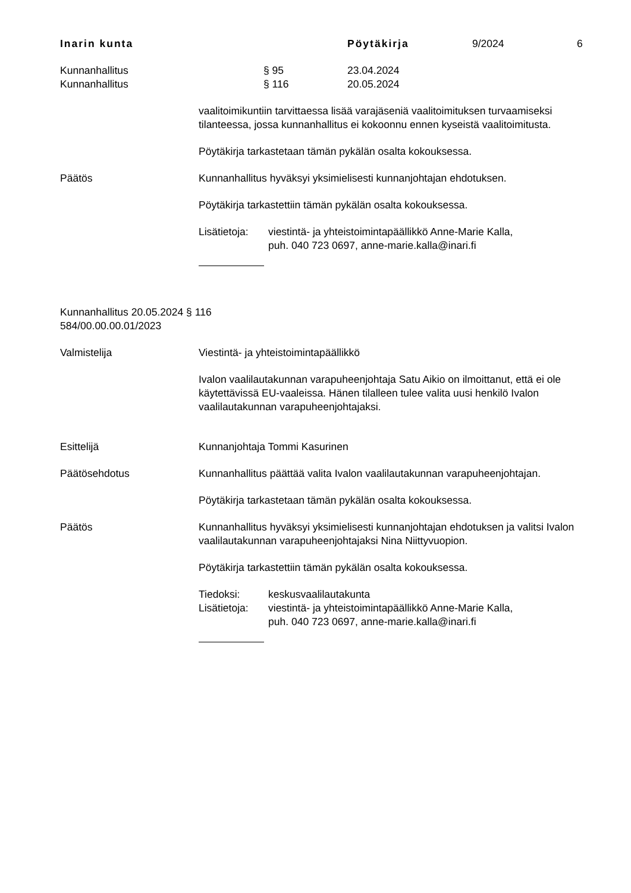Inarin kunta Pöytäkirja 9/2024 6
Kunnanhallitus § 95 23.04.2024
Kunnanhallitus § 116 20.05.2024
vaalitoimikuntiin tarvittaessa lisää varajäseniä vaalitoimituksen turvaamiseksi tilanteessa, jossa kunnanhallitus ei kokoonnu ennen kyseistä vaalitoimitusta.
Pöytäkirja tarkastetaan tämän pykälän osalta kokouksessa.
Päätös Kunnanhallitus hyväksyi yksimielisesti kunnanjohtajan ehdotuksen.
Pöytäkirja tarkastettiin tämän pykälän osalta kokouksessa.
Lisätietoja: viestintä- ja yhteistoimintapäällikkö Anne-Marie Kalla,
puh. 040 723 0697, anne-marie.kalla@inari.fi
Kunnanhallitus 20.05.2024 § 116
584/00.00.00.01/2023
Valmistelija Viestintä- ja yhteistoimintapäällikkö
Ivalon vaalilautakunnan varapuheenjohtaja Satu Aikio on ilmoittanut, että ei ole käytettävissä EU-vaaleissa. Hänen tilalleen tulee valita uusi henkilö Ivalon vaalilautakunnan varapuheenjohtajaksi.
Esittelijä Kunnanjohtaja Tommi Kasurinen
Päätösehdotus Kunnanhallitus päättää valita Ivalon vaalilautakunnan varapuheenjohtajan.
Pöytäkirja tarkastetaan tämän pykälän osalta kokouksessa.
Päätös Kunnanhallitus hyväksyi yksimielisesti kunnanjohtajan ehdotuksen ja valitsi Ivalon vaalilautakunnan varapuheenjohtajaksi Nina Niittyvuopion.
Pöytäkirja tarkastettiin tämän pykälän osalta kokouksessa.
Tiedoksi: keskusvaalilautakunta
Lisätietoja: viestintä- ja yhteistoimintapäällikkö Anne-Marie Kalla,
puh. 040 723 0697, anne-marie.kalla@inari.fi